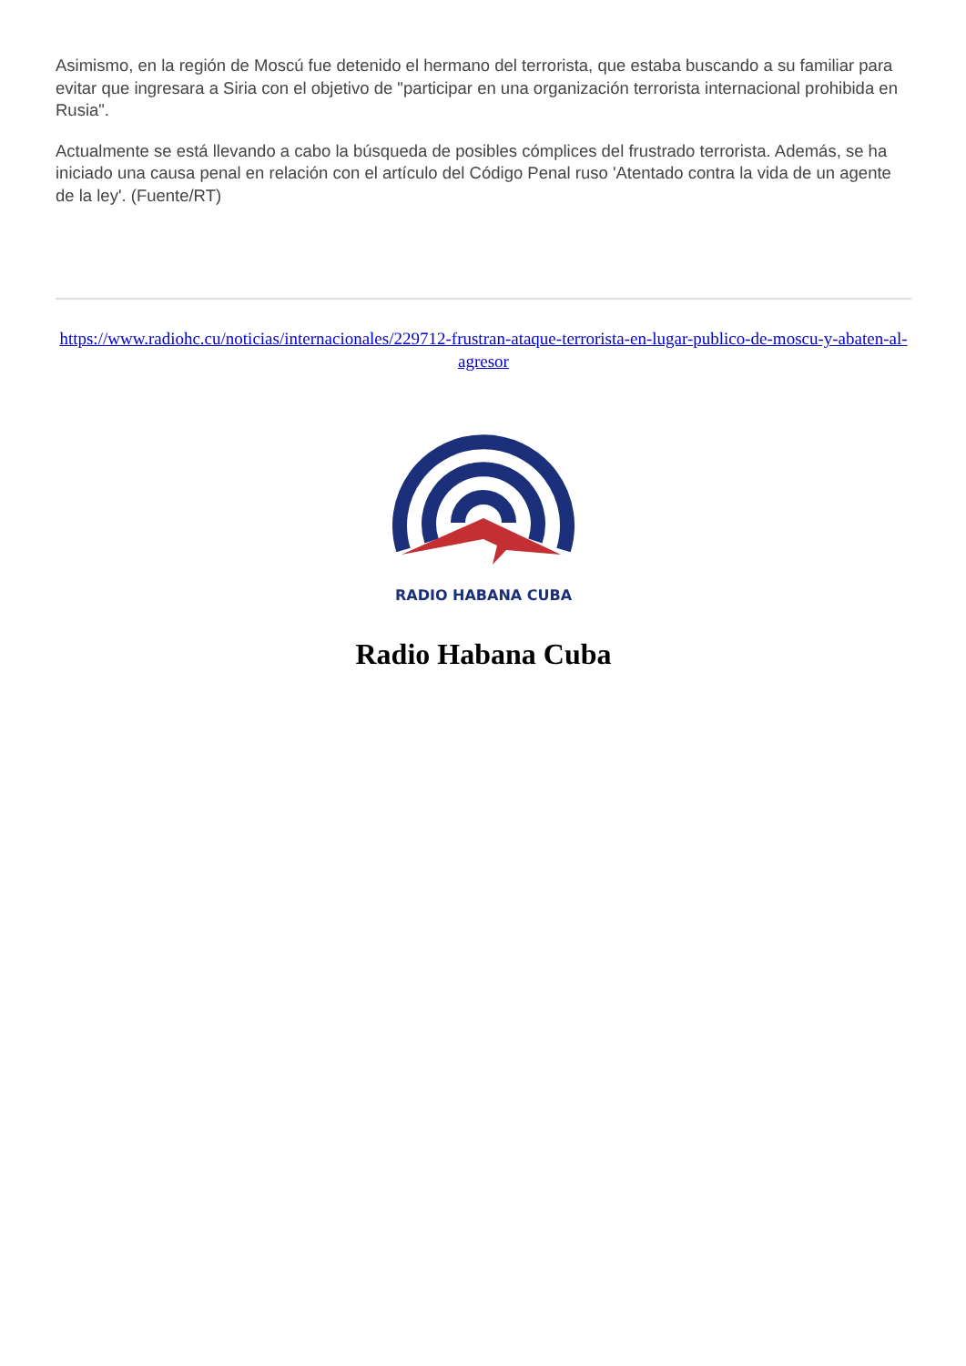Asimismo, en la región de Moscú fue detenido el hermano del terrorista, que estaba buscando a su familiar para evitar que ingresara a Siria con el objetivo de "participar en una organización terrorista internacional prohibida en Rusia".
Actualmente se está llevando a cabo la búsqueda de posibles cómplices del frustrado terrorista. Además, se ha iniciado una causa penal en relación con el artículo del Código Penal ruso 'Atentado contra la vida de un agente de la ley'. (Fuente/RT)
https://www.radiohc.cu/noticias/internacionales/229712-frustran-ataque-terrorista-en-lugar-publico-de-moscu-y-abaten-al-agresor
RADIO HABANA CUBA
Radio Habana Cuba